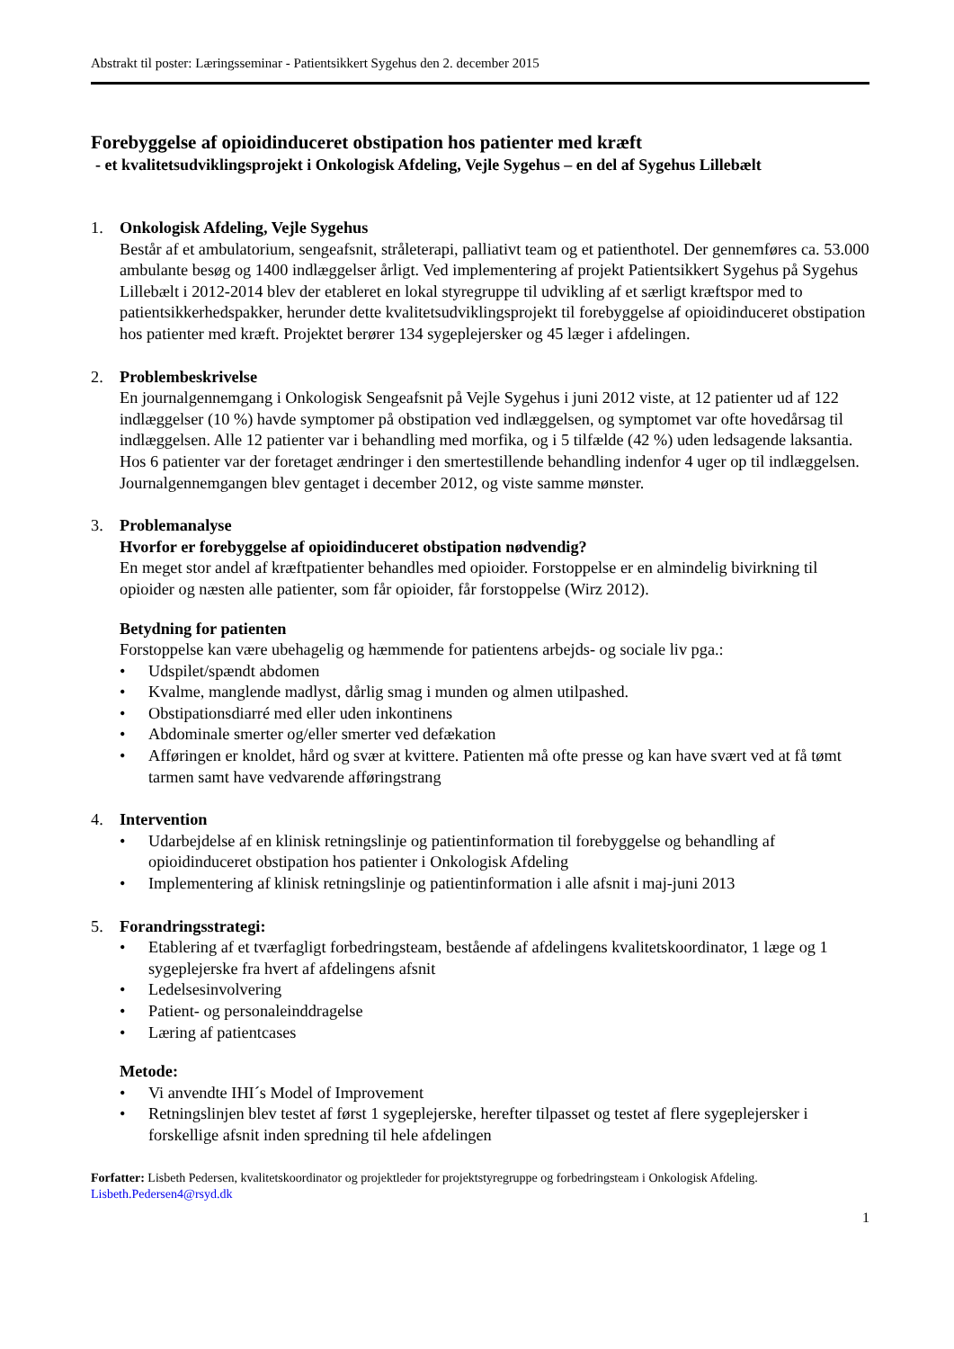Abstrakt til poster: Læringsseminar - Patientsikkert Sygehus den 2. december 2015
Forebyggelse af opioidinduceret obstipation hos patienter med kræft
- et kvalitetsudviklingsprojekt i Onkologisk Afdeling, Vejle Sygehus – en del af Sygehus Lillebælt
1. Onkologisk Afdeling, Vejle Sygehus
Består af et ambulatorium, sengeafsnit, stråleterapi, palliativt team og et patienthotel. Der gennemføres ca. 53.000 ambulante besøg og 1400 indlæggelser årligt. Ved implementering af projekt Patientsikkert Sygehus på Sygehus Lillebælt i 2012-2014 blev der etableret en lokal styregruppe til udvikling af et særligt kræftspor med to patientsikkerhedspakker, herunder dette kvalitetsudviklingsprojekt til forebyggelse af opioidinduceret obstipation hos patienter med kræft. Projektet berører 134 sygeplejersker og 45 læger i afdelingen.
2. Problembeskrivelse
En journalgennemgang i Onkologisk Sengeafsnit på Vejle Sygehus i juni 2012 viste, at 12 patienter ud af 122 indlæggelser (10 %) havde symptomer på obstipation ved indlæggelsen, og symptomet var ofte hovedårsag til indlæggelsen. Alle 12 patienter var i behandling med morfika, og i 5 tilfælde (42 %) uden ledsagende laksantia. Hos 6 patienter var der foretaget ændringer i den smertestillende behandling indenfor 4 uger op til indlæggelsen. Journalgennemgangen blev gentaget i december 2012, og viste samme mønster.
3. Problemanalyse
Hvorfor er forebyggelse af opioidinduceret obstipation nødvendig?
En meget stor andel af kræftpatienter behandles med opioider. Forstoppelse er en almindelig bivirkning til opioider og næsten alle patienter, som får opioider, får forstoppelse (Wirz 2012).
Betydning for patienten
Forstoppelse kan være ubehagelig og hæmmende for patientens arbejds- og sociale liv pga.:
• Udspilet/spændt abdomen
• Kvalme, manglende madlyst, dårlig smag i munden og almen utilpashed.
• Obstipationsdiarré med eller uden inkontinens
• Abdominale smerter og/eller smerter ved defækation
• Afføringen er knoldet, hård og svær at kvittere. Patienten må ofte presse og kan have svært ved at få tømt tarmen samt have vedvarende afføringstrang
4. Intervention
• Udarbejdelse af en klinisk retningslinje og patientinformation til forebyggelse og behandling af opioidinduceret obstipation hos patienter i Onkologisk Afdeling
• Implementering af klinisk retningslinje og patientinformation i alle afsnit i maj-juni 2013
5. Forandringsstrategi:
• Etablering af et tværfagligt forbedringsteam, bestående af afdelingens kvalitetskoordinator, 1 læge og 1 sygeplejerske fra hvert af afdelingens afsnit
• Ledelsesinvolvering
• Patient- og personaleinddragelse
• Læring af patientcases
Metode:
• Vi anvendte IHI´s Model of Improvement
• Retningslinjen blev testet af først 1 sygeplejerske, herefter tilpasset og testet af flere sygeplejersker i forskellige afsnit inden spredning til hele afdelingen
Forfatter: Lisbeth Pedersen, kvalitetskoordinator og projektleder for projektstyregruppe og forbedringsteam i Onkologisk Afdeling.
Lisbeth.Pedersen4@rsyd.dk
1